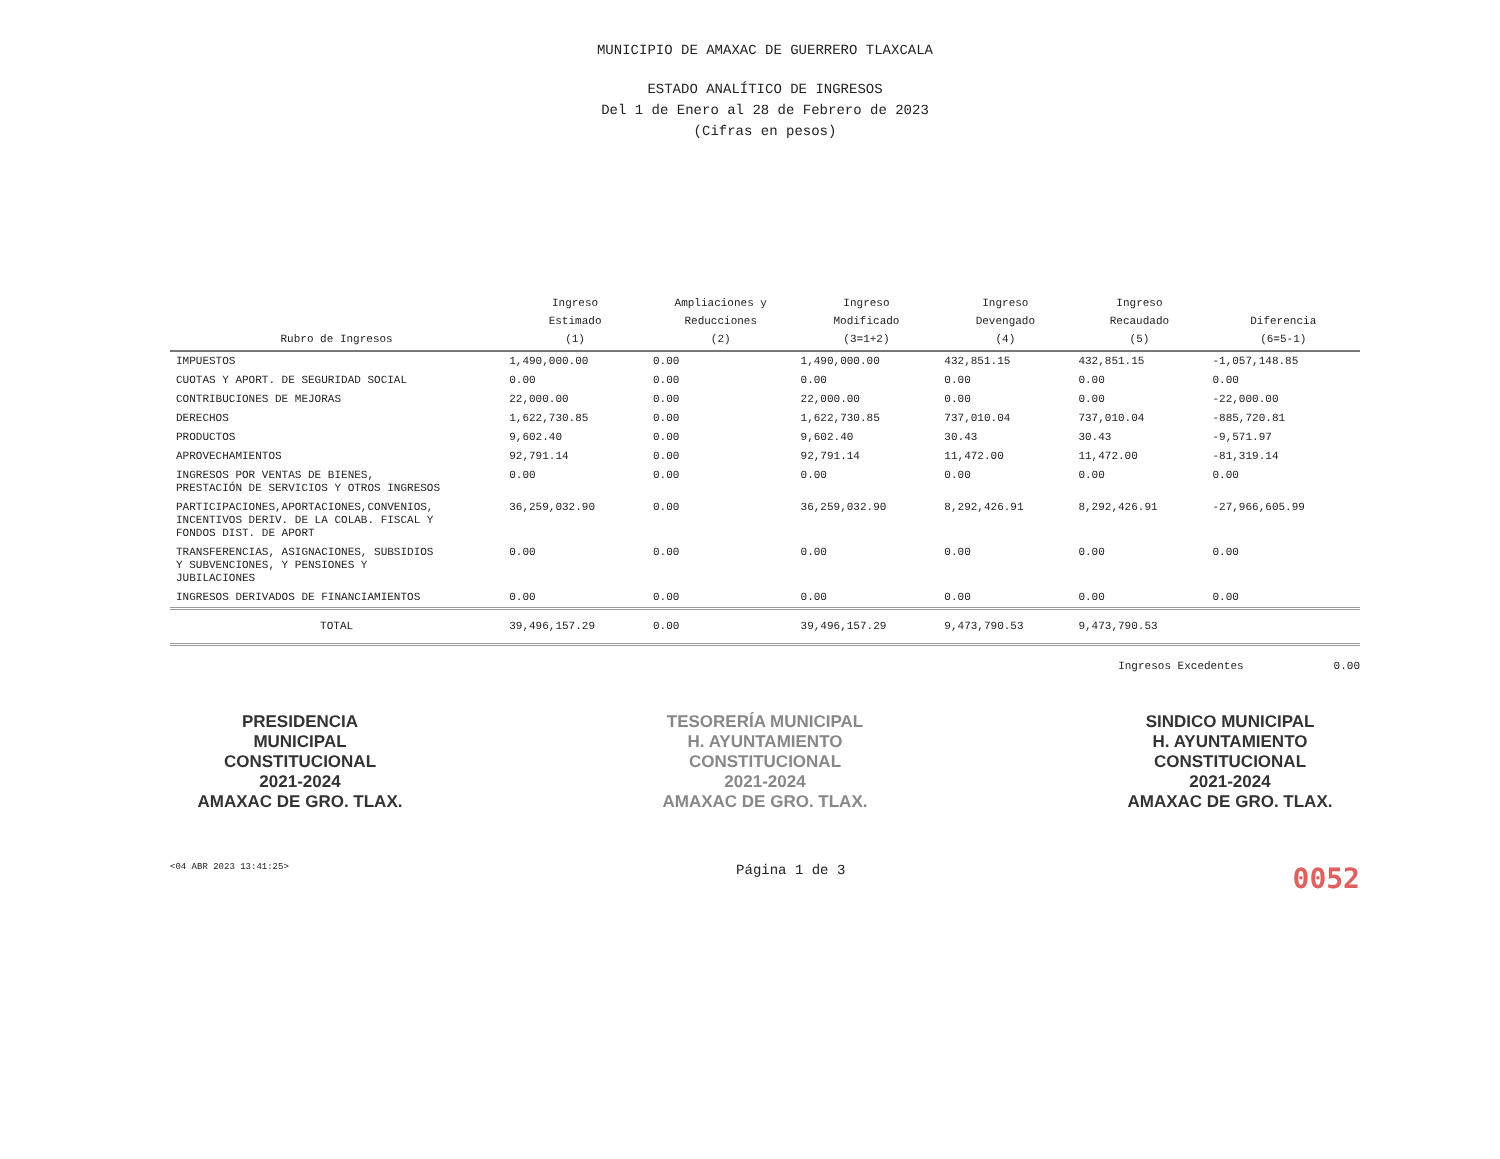MUNICIPIO DE AMAXAC DE GUERRERO TLAXCALA
ESTADO ANALÍTICO DE INGRESOS
Del 1 de Enero al 28 de Febrero de 2023
(Cifras en pesos)
| Rubro de Ingresos | Ingreso Estimado (1) | Ampliaciones y Reducciones (2) | Ingreso Modificado (3=1+2) | Ingreso Devengado (4) | Ingreso Recaudado (5) | Diferencia (6=5-1) |
| --- | --- | --- | --- | --- | --- | --- |
| IMPUESTOS | 1,490,000.00 | 0.00 | 1,490,000.00 | 432,851.15 | 432,851.15 | -1,057,148.85 |
| CUOTAS Y APORT. DE SEGURIDAD SOCIAL | 0.00 | 0.00 | 0.00 | 0.00 | 0.00 | 0.00 |
| CONTRIBUCIONES DE MEJORAS | 22,000.00 | 0.00 | 22,000.00 | 0.00 | 0.00 | -22,000.00 |
| DERECHOS | 1,622,730.85 | 0.00 | 1,622,730.85 | 737,010.04 | 737,010.04 | -885,720.81 |
| PRODUCTOS | 9,602.40 | 0.00 | 9,602.40 | 30.43 | 30.43 | -9,571.97 |
| APROVECHAMIENTOS | 92,791.14 | 0.00 | 92,791.14 | 11,472.00 | 11,472.00 | -81,319.14 |
| INGRESOS POR VENTAS DE BIENES, PRESTACIÓN DE SERVICIOS Y OTROS INGRESOS | 0.00 | 0.00 | 0.00 | 0.00 | 0.00 | 0.00 |
| PARTICIPACIONES,APORTACIONES,CONVENIOS, INCENTIVOS DERIV. DE LA COLAB. FISCAL Y FONDOS DIST. DE APORT | 36,259,032.90 | 0.00 | 36,259,032.90 | 8,292,426.91 | 8,292,426.91 | -27,966,605.99 |
| TRANSFERENCIAS, ASIGNACIONES, SUBSIDIOS Y SUBVENCIONES, Y PENSIONES Y JUBILACIONES | 0.00 | 0.00 | 0.00 | 0.00 | 0.00 | 0.00 |
| INGRESOS DERIVADOS DE FINANCIAMIENTOS | 0.00 | 0.00 | 0.00 | 0.00 | 0.00 | 0.00 |
| TOTAL | 39,496,157.29 | 0.00 | 39,496,157.29 | 9,473,790.53 | 9,473,790.53 | |
Ingresos Excedentes 0.00
PRESIDENCIA
MUNICIPAL
CONSTITUCIONAL
2021-2024
AMAXAC DE GRO. TLAX.
TESORERÍA MUNICIPAL
H. AYUNTAMIENTO
CONSTITUCIONAL
2021-2024
AMAXAC DE GRO. TLAX.
SINDICO MUNICIPAL
H. AYUNTAMIENTO
CONSTITUCIONAL
2021-2024
AMAXAC DE GRO. TLAX.
<04 ABR 2023 13:41:25> Página 1 de 3 0052